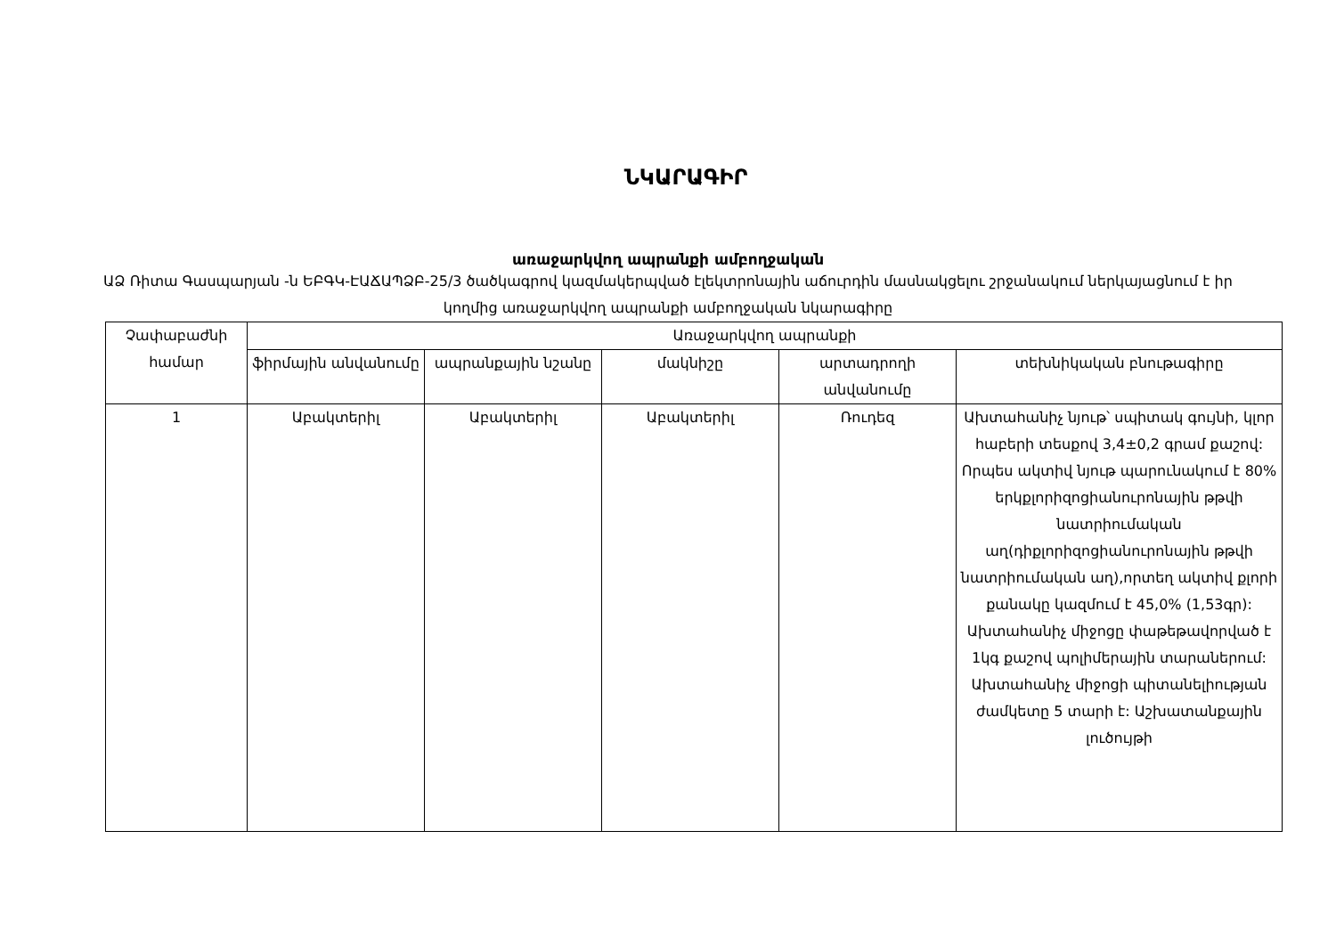ՆԿԱՐԱԳԻՐ
առաջարկվող ապրանքի ամբողջական
ԱՁ Ռիտա Գասպարյան -ն ԵԲԳԿ-ԷԱՃԱՊՁԲ-25/3 ծածկագրով կազմակերպված էլեկտրոնային աճուրդին մասնակցելու շրջանակում ներկայացնում է իր կողմից առաջարկվող ապրանքի ամբողջական նկարագիրը
| Չափաբաժնի համար | Առաջարկվող ապրանքի | | | | |
| --- | --- | --- | --- | --- | --- |
| | ֆիրմային անվանումը | ապրանքային նշանը | մակնիշը | արտադրողի անվանումը | տեխնիկական բնութագիրը |
| 1 | Աբակտերիլ | Աբակտերիլ | Աբակտերիլ | Ռուդեզ | Ախտահանիչ նյութ՝ սպիտակ գույնի, կլոր հաբերի տեսքով 3,4±0,2 գրամ քաշով: Որպես ակտիվ նյութ պարունակում է 80% երկքլորիզոցիանուրոնային թթվի նատրիումական աղ(դիքլորիզոցիանուրոնային թթվի նատրիումական աղ),որտեղ ակտիվ քլորի քանակը կազմում է 45,0% (1,53գր): Ախտահանիչ միջոցը փաթեթավորված է 1կգ քաշով պոլիմերային տարաներում: Ախտահանիչ միջոցի պիտանելիության ժամկետը 5 տարի է: Աշխատանքային լուծույթի |